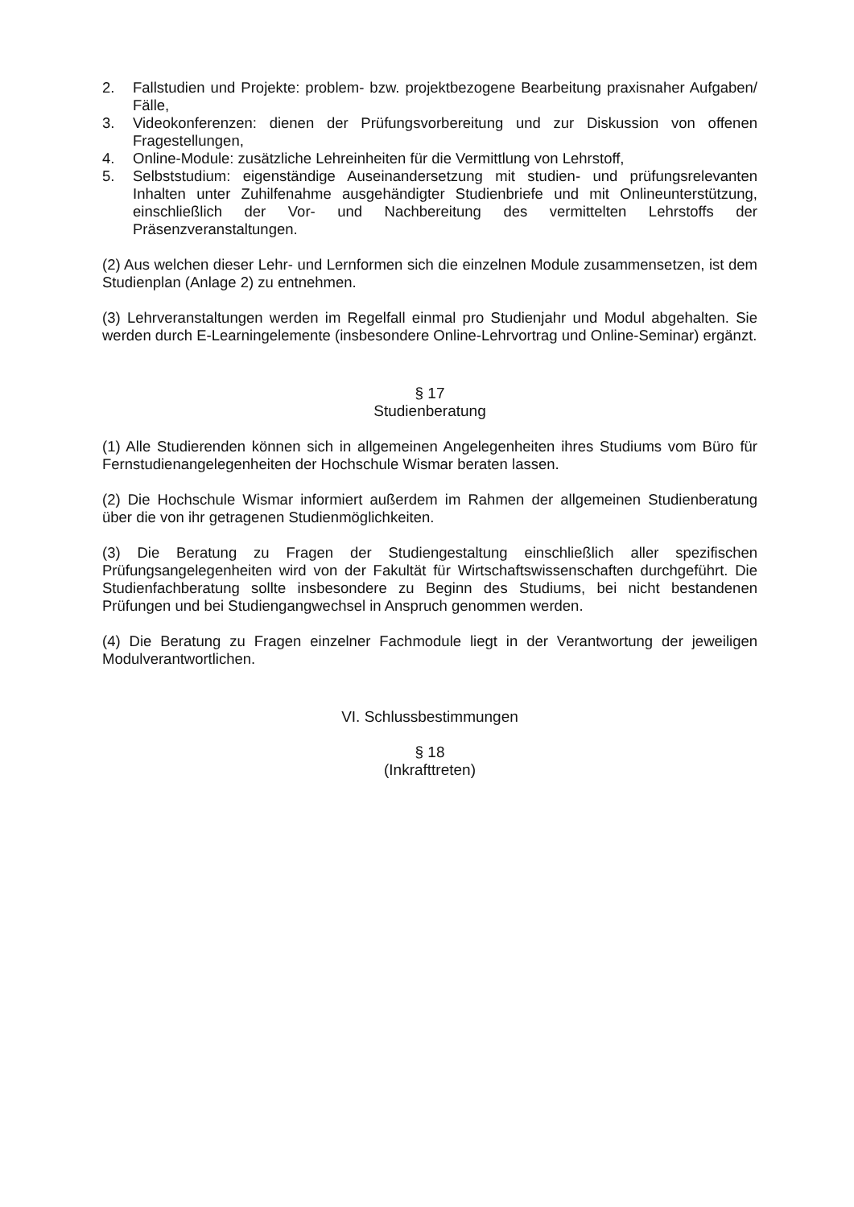2. Fallstudien und Projekte: problem- bzw. projektbezogene Bearbeitung praxisnaher Aufgaben/ Fälle,
3. Videokonferenzen: dienen der Prüfungsvorbereitung und zur Diskussion von offenen Fragestellungen,
4. Online-Module: zusätzliche Lehreinheiten für die Vermittlung von Lehrstoff,
5. Selbststudium: eigenständige Auseinandersetzung mit studien- und prüfungsrelevanten Inhalten unter Zuhilfenahme ausgehändigter Studienbriefe und mit Onlineunterstützung, einschließlich der Vor- und Nachbereitung des vermittelten Lehrstoffs der Präsenzveranstaltungen.
(2) Aus welchen dieser Lehr- und Lernformen sich die einzelnen Module zusammensetzen, ist dem Studienplan (Anlage 2) zu entnehmen.
(3) Lehrveranstaltungen werden im Regelfall einmal pro Studienjahr und Modul abgehalten. Sie werden durch E-Learningelemente (insbesondere Online-Lehrvortrag und Online-Seminar) ergänzt.
§ 17
Studienberatung
(1) Alle Studierenden können sich in allgemeinen Angelegenheiten ihres Studiums vom Büro für Fernstudienangelegenheiten der Hochschule Wismar beraten lassen.
(2) Die Hochschule Wismar informiert außerdem im Rahmen der allgemeinen Studienberatung über die von ihr getragenen Studienmöglichkeiten.
(3) Die Beratung zu Fragen der Studiengestaltung einschließlich aller spezifischen Prüfungsangelegenheiten wird von der Fakultät für Wirtschaftswissenschaften durchgeführt. Die Studienfachberatung sollte insbesondere zu Beginn des Studiums, bei nicht bestandenen Prüfungen und bei Studiengangwechsel in Anspruch genommen werden.
(4) Die Beratung zu Fragen einzelner Fachmodule liegt in der Verantwortung der jeweiligen Modulverantwortlichen.
VI. Schlussbestimmungen
§ 18
(Inkrafttreten)